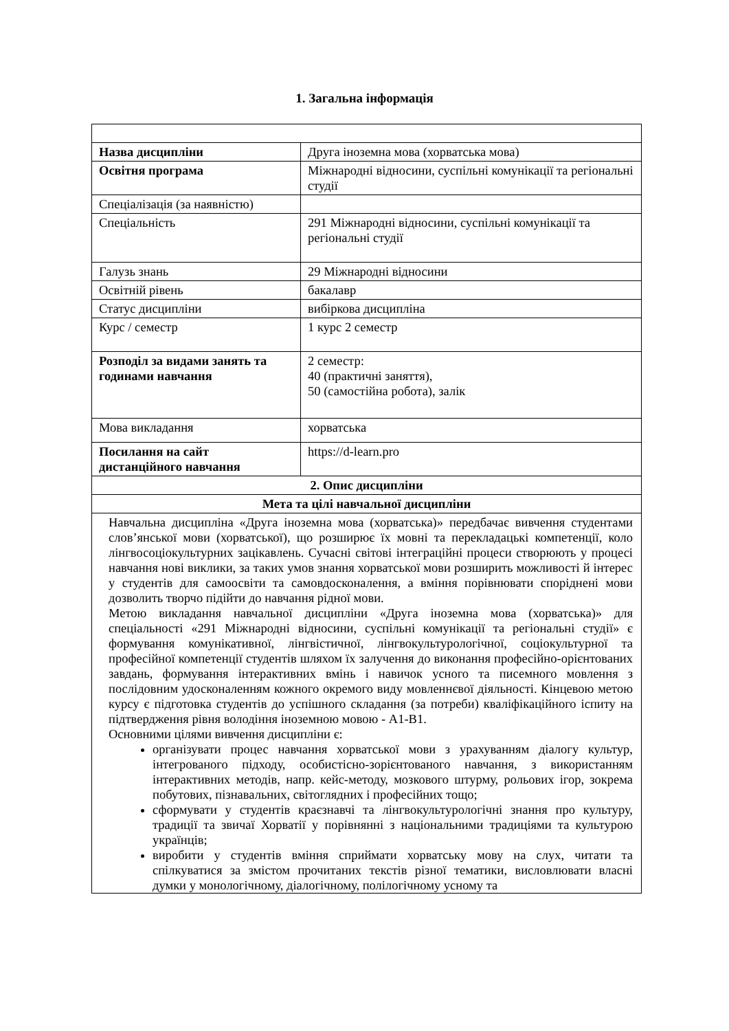1. Загальна інформація
| Назва дисципліни | Друга іноземна мова (хорватська мова) |
| Освітня програма | Міжнародні відносини, суспільні комунікації та регіональні студії |
| Спеціалізація (за наявністю) | |
| Спеціальність | 291 Міжнародні відносини, суспільні комунікації та регіональні студії |
| Галузь знань | 29 Міжнародні відносини |
| Освітній рівень | бакалавр |
| Статус дисципліни | вибіркова дисципліна |
| Курс / семестр | 1 курс 2 семестр |
| Розподіл за видами занять та годинами навчання | 2 семестр: 40 (практичні заняття), 50 (самостійна робота), залік |
| Мова викладання | хорватська |
| Посилання на сайт дистанційного навчання | https://d-learn.pro |
| 2. Опис дисципліни | |
| Мета та цілі навчальної дисципліни | |
| Навчальна дисципліна «Друга іноземна мова (хорватська)» передбачає вивчення студентами слов’янської мови (хорватської), що розширює їх мовні та перекладацькі компетенції, коло лінгвосоціокультурних зацікавлень. Сучасні світові інтеграційні процеси створюють у процесі навчання нові виклики, за таких умов знання хорватської мови розширить можливості й інтерес у студентів для самоосвіти та самовдосконалення, а вміння порівнювати споріднені мови дозволить творчо підійти до навчання рідної мови. Метою викладання навчальної дисципліни «Друга іноземна мова (хорватська)» для спеціальності «291 Міжнародні відносини, суспільні комунікації та регіональні студії» є формування комунікативної, лінгвістичної, лінгвокультурологічної, соціокультурної та професійної компетенції студентів шляхом їх залучення до виконання професійно-орієнтованих завдань, формування інтерактивних вмінь і навичок усного та писемного мовлення з послідовним удосконаленням кожного окремого виду мовленнєвої діяльності. Кінцевою метою курсу є підготовка студентів до успішного складання (за потреби) кваліфікаційного іспиту на підтвердження рівня володіння іноземною мовою - А1-В1. Основними цілями вивчення дисципліни є: організувати процес навчання хорватської мови з урахуванням діалогу культур, інтегрованого підходу, особистісно-зорієнтованого навчання, з використанням інтерактивних методів, напр. кейс-методу, мозкового штурму, рольових ігор, зокрема побутових, пізнавальних, світоглядних і професійних тощо; сформувати у студентів краєзнавчі та лінгвокультурологічні знання про культуру, традиції та звичаї Хорватії у порівнянні з національними традиціями та культурою українців; виробити у студентів вміння сприймати хорватську мову на слух, читати та спілкуватися за змістом прочитаних текстів різної тематики, висловлювати власні думки у монологічному, діалогічному, полілогічному усному та | |